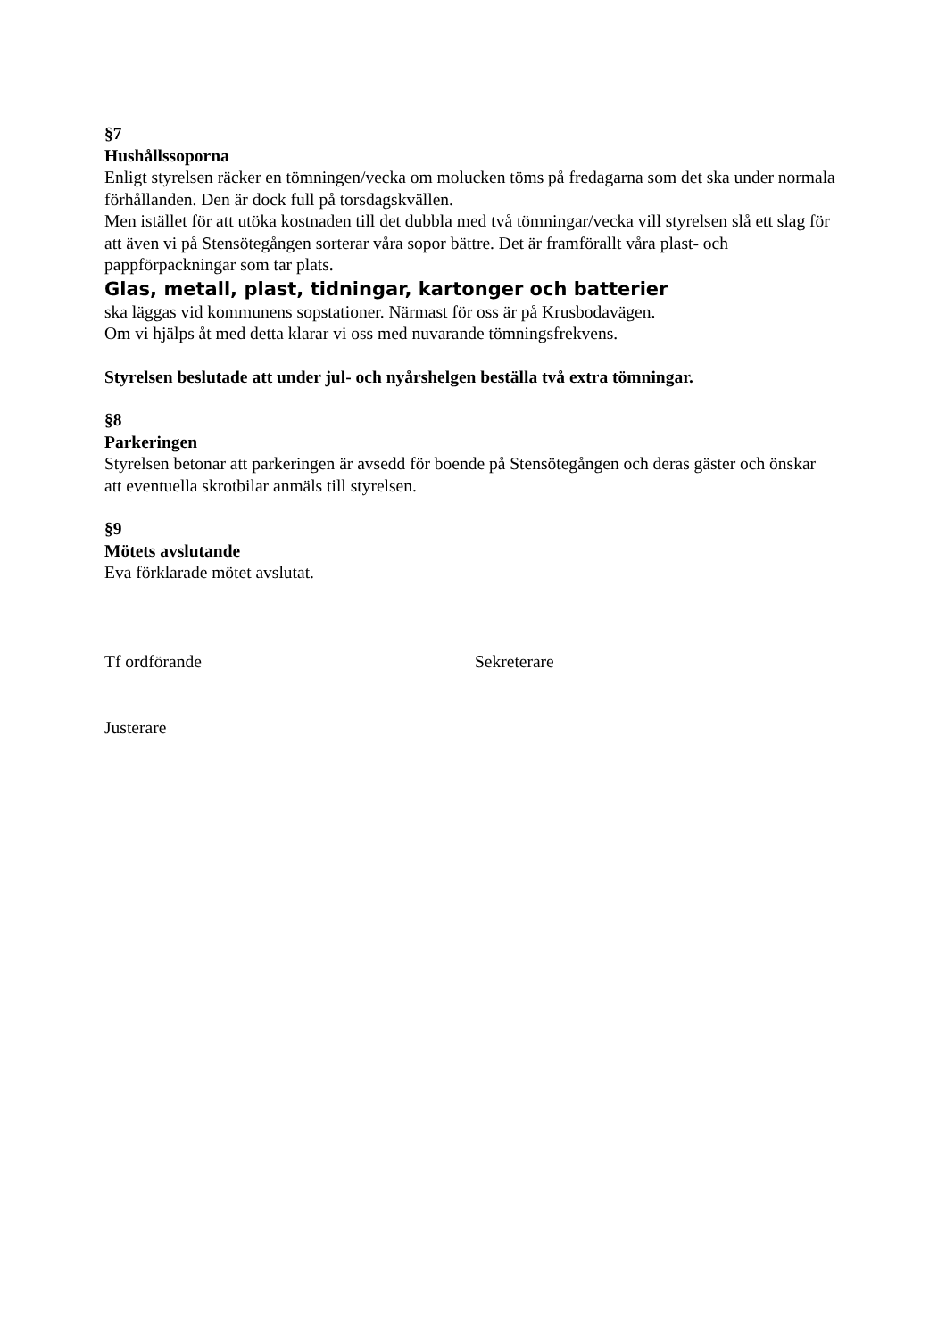§7
Hushållssoporna
Enligt styrelsen räcker en tömningen/vecka om molucken töms på fredagarna som det ska under normala förhållanden. Den är dock full på torsdagskvällen.
Men istället för att utöka kostnaden till det dubbla med två tömningar/vecka vill styrelsen slå ett slag för att även vi på Stensötegången sorterar våra sopor bättre. Det är framförallt våra plast- och pappförpackningar som tar plats.
Glas, metall, plast, tidningar, kartonger och batterier
ska läggas vid kommunens sopstationer. Närmast för oss är på Krusbodavägen.
Om vi hjälps åt med detta klarar vi oss med nuvarande tömningsfrekvens.
Styrelsen beslutade att under jul- och nyårshelgen beställa två extra tömningar.
§8
Parkeringen
Styrelsen betonar att parkeringen är avsedd för boende på Stensötegången och deras gäster och önskar att eventuella skrotbilar anmäls till styrelsen.
§9
Mötets avslutande
Eva förklarade mötet avslutat.
Tf ordförande
Justerare
Sekreterare